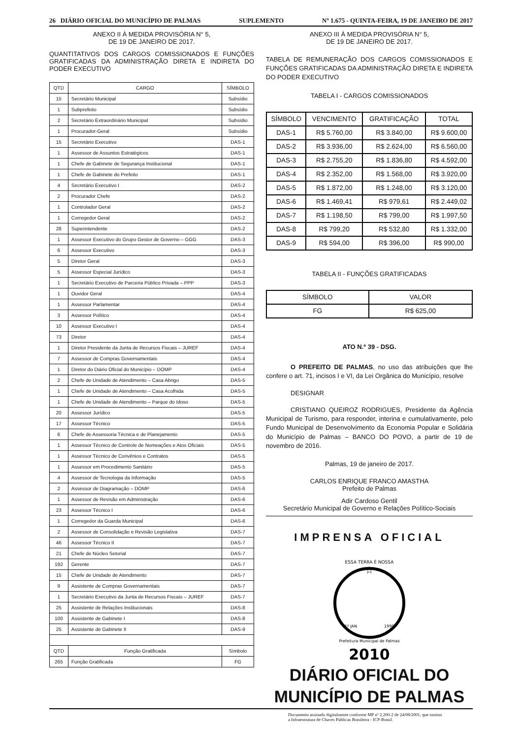26 DIÁRIO OFICIAL DO MUNICÍPIO DE PALMAS SUPLEMENTO Nº 1.675 - QUINTA-FEIRA, 19 DE JANEIRO DE 2017
ANEXO II À MEDIDA PROVISÓRIA N° 5,
DE 19 DE JANEIRO DE 2017.
QUANTITATIVOS DOS CARGOS COMISSIONADOS E FUNÇÕES GRATIFICADAS DA ADMINISTRAÇÃO DIRETA E INDIRETA DO PODER EXECUTIVO
| QTD | CARGO | SÍMBOLO |
| --- | --- | --- |
| 15 | Secretário Municipal | Subsídio |
| 1 | Subprefeito | Subsídio |
| 2 | Secretário Extraordinário Municipal | Subsídio |
| 1 | Procurador-Geral | Subsídio |
| 15 | Secretário Executivo | DAS-1 |
| 1 | Assessor de Assuntos Estratégicos | DAS-1 |
| 1 | Chefe de Gabinete de Segurança Institucional | DAS-1 |
| 1 | Chefe de Gabinete do Prefeito | DAS-1 |
| 4 | Secretário Executivo I | DAS-2 |
| 2 | Procurador Chefe | DAS-2 |
| 1 | Controlador Geral | DAS-2 |
| 1 | Corregedor Geral | DAS-2 |
| 28 | Superintendente | DAS-2 |
| 1 | Assessor Executivo do Grupo Gestor de Governo – GGG | DAS-3 |
| 6 | Assessor Executivo | DAS-3 |
| 5 | Diretor Geral | DAS-3 |
| 5 | Assessor Especial Jurídico | DAS-3 |
| 1 | Secretário Executivo de Parceria Público Privada – PPP | DAS-3 |
| 1 | Ouvidor Geral | DAS-4 |
| 1 | Assessor Parlamentar | DAS-4 |
| 3 | Assessor Político | DAS-4 |
| 10 | Assessor Executivo I | DAS-4 |
| 73 | Diretor | DAS-4 |
| 1 | Diretor Presidente da Junta de Recursos Fiscais – JUREF | DAS-4 |
| 7 | Assessor de Compras Governamentais | DAS-4 |
| 1 | Diretor do Diário Oficial do Município – DOMP | DAS-4 |
| 2 | Chefe de Unidade de Atendimento – Casa Abrigo | DAS-5 |
| 1 | Chefe de Unidade de Atendimento – Casa Acolhida | DAS-5 |
| 1 | Chefe de Unidade de Atendimento – Parque do Idoso | DAS-5 |
| 20 | Assessor Jurídico | DAS-5 |
| 17 | Assessor Técnico | DAS-5 |
| 6 | Chefe de Assessoria Técnica e de Planejamento | DAS-5 |
| 1 | Assessor Técnico de Controle de Nomeações e Atos Oficiais | DAS-5 |
| 1 | Assessor Técnico de Convênios e Contratos | DAS-5 |
| 1 | Assessor em Procedimento Sanitário | DAS-5 |
| 4 | Assessor de Tecnologia da Informação | DAS-5 |
| 2 | Assessor de Diagramação – DOMP | DAS-6 |
| 1 | Assessor de Revisão em Administração | DAS-6 |
| 23 | Assessor Técnico I | DAS-6 |
| 1 | Corregedor da Guarda Municipal | DAS-6 |
| 2 | Assessor de Consolidação e Revisão Legislativa | DAS-7 |
| 46 | Assessor Técnico II | DAS-7 |
| 21 | Chefe de Núcleo Setorial | DAS-7 |
| 192 | Gerente | DAS-7 |
| 15 | Chefe de Unidade de Atendimento | DAS-7 |
| 9 | Assistente de Compras Governamentais | DAS-7 |
| 1 | Secretário Executivo da Junta de Recursos Fiscais – JUREF | DAS-7 |
| 25 | Assistente de Relações Institucionais | DAS-8 |
| 100 | Assistente de Gabinete I | DAS-8 |
| 25 | Assistente de Gabinete II | DAS-9 |
| QTD | Função Gratificada | Símbolo |
| 265 | Função Gratificada | FG |
ANEXO III À MEDIDA PROVISÓRIA N° 5,
DE 19 DE JANEIRO DE 2017.
TABELA DE REMUNERAÇÃO DOS CARGOS COMISSIONADOS E FUNÇÕES GRATIFICADAS DA ADMINISTRAÇÃO DIRETA E INDIRETA DO PODER EXECUTIVO
TABELA I - CARGOS COMISSIONADOS
| SÍMBOLO | VENCIMENTO | GRATIFICAÇÃO | TOTAL |
| --- | --- | --- | --- |
| DAS-1 | R$ 5.760,00 | R$ 3.840,00 | R$ 9.600,00 |
| DAS-2 | R$ 3.936,00 | R$ 2.624,00 | R$ 6.560,00 |
| DAS-3 | R$ 2.755,20 | R$ 1.836,80 | R$ 4.592,00 |
| DAS-4 | R$ 2.352,00 | R$ 1.568,00 | R$ 3.920,00 |
| DAS-5 | R$ 1.872,00 | R$ 1.248,00 | R$ 3.120,00 |
| DAS-6 | R$ 1.469,41 | R$ 979,61 | R$ 2.449,02 |
| DAS-7 | R$ 1.198,50 | R$ 799,00 | R$ 1.997,50 |
| DAS-8 | R$ 799,20 | R$ 532,80 | R$ 1.332,00 |
| DAS-9 | R$ 594,00 | R$ 396,00 | R$ 990,00 |
TABELA II - FUNÇÕES GRATIFICADAS
| SÍMBOLO | VALOR |
| --- | --- |
| FG | R$ 625,00 |
ATO N.º 39 - DSG.
O PREFEITO DE PALMAS, no uso das atribuições que lhe confere o art. 71, incisos I e VI, da Lei Orgânica do Município, resolve
DESIGNAR
CRISTIANO QUEIROZ RODRIGUES, Presidente da Agência Municipal de Turismo, para responder, interina e cumulativamente, pelo Fundo Municipal de Desenvolvimento da Economia Popular e Solidária do Município de Palmas – BANCO DO POVO, a partir de 19 de novembro de 2016.
Palmas, 19 de janeiro de 2017.
CARLOS ENRIQUE FRANCO AMASTHA
Prefeito de Palmas
Adir Cardoso Gentil
Secretário Municipal de Governo e Relações Político-Sociais
IMPRENSA OFICIAL
ESSA TERRA É NOSSA
☆
1º JAN
1990
Prefeitura Municipal de Palmas
2010
DIÁRIO OFICIAL DO
MUNICÍPIO DE PALMAS
Documento assinado digitalmente conforme MP nº 2.200-2 de 24/08/2001, que institui
a Infraestrutura de Chaves Públicas Brasileira - ICP-Brasil.